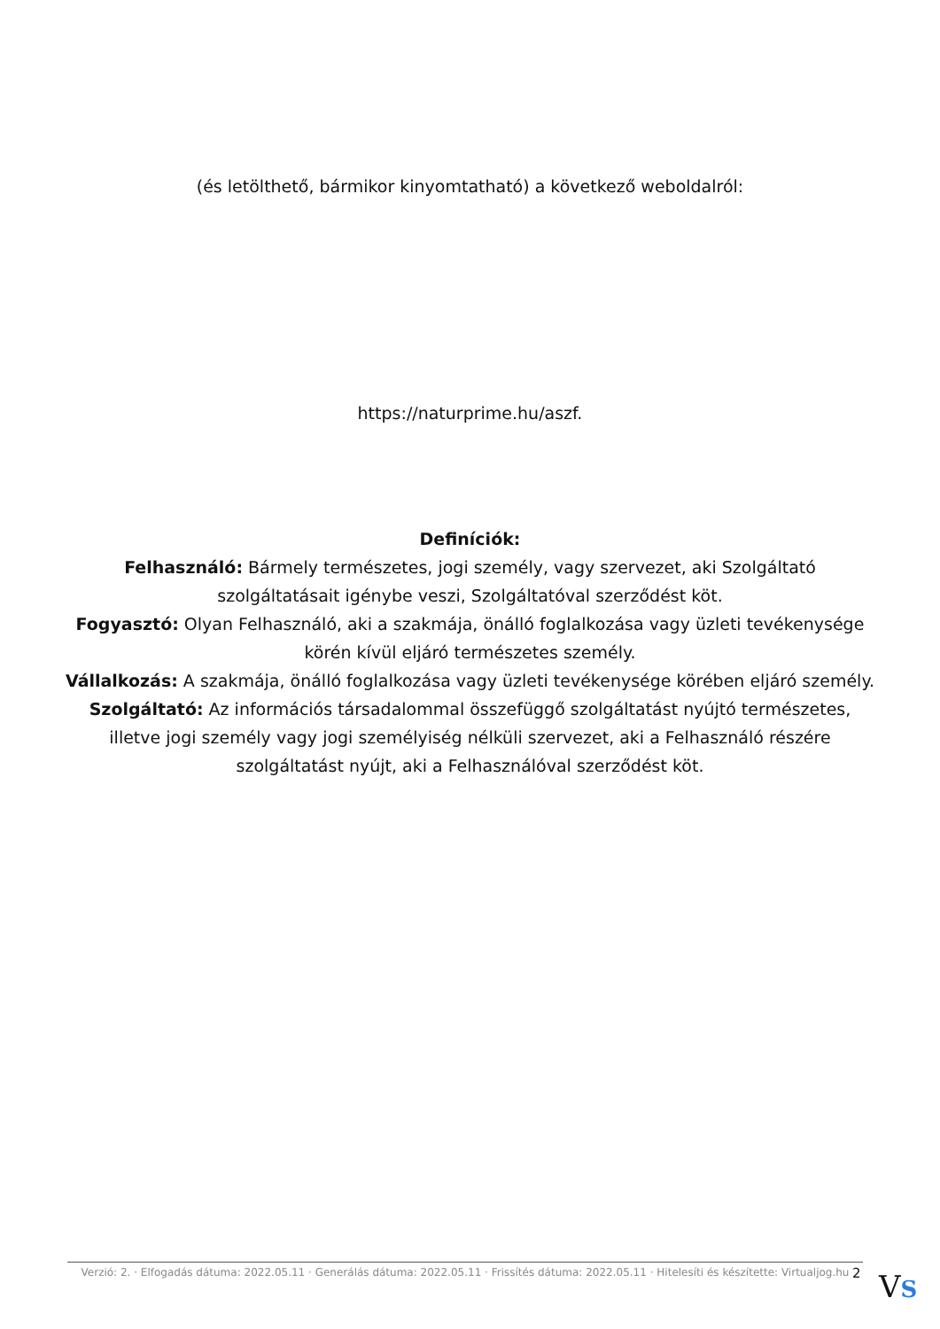(és letölthető, bármikor kinyomtatható) a következő weboldalról:
https://naturprime.hu/aszf.
Definíciók:
Felhasználó: Bármely természetes, jogi személy, vagy szervezet, aki Szolgáltató szolgáltatásait igénybe veszi, Szolgáltatóval szerződést köt.
Fogyasztó: Olyan Felhasználó, aki a szakmája, önálló foglalkozása vagy üzleti tevékenysége körén kívül eljáró természetes személy.
Vállalkozás: A szakmája, önálló foglalkozása vagy üzleti tevékenysége körében eljáró személy.
Szolgáltató: Az információs társadalommal összefüggő szolgáltatást nyújtó természetes, illetve jogi személy vagy jogi személyiség nélküli szervezet, aki a Felhasználó részére szolgáltatást nyújt, aki a Felhasználóval szerződést köt.
Verzió: 2. · Elfogadás dátuma: 2022.05.11 · Generálás dátuma: 2022.05.11 · Frissítés dátuma: 2022.05.11 · Hitelesíti és készítette: Virtualjog.hu
2 VS